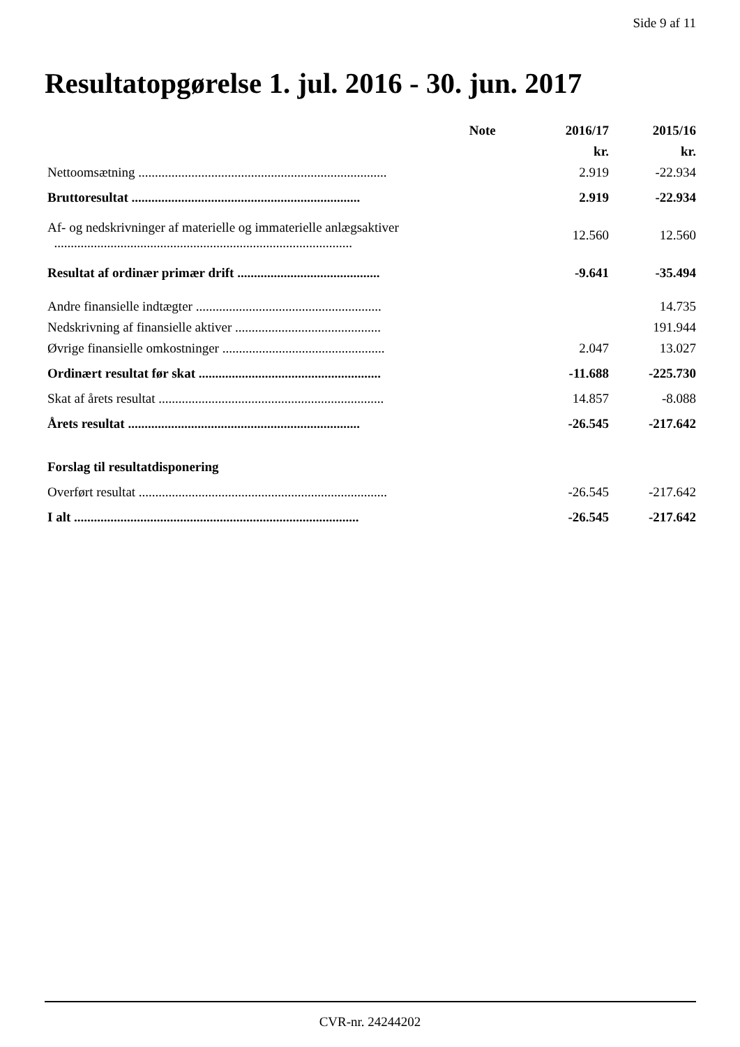Side 9 af 11
Resultatopgørelse 1. jul. 2016 - 30. jun. 2017
| | Note | 2016/17 | 2015/16 |
| --- | --- | --- | --- |
| | | kr. | kr. |
| Nettoomsætning ........................................................................... | | 2.919 | -22.934 |
| Bruttoresultat ..................................................................... | | 2.919 | -22.934 |
| Af- og nedskrivninger af materielle og immaterielle anlægsaktiver .......................................................................................... | | 12.560 | 12.560 |
| Resultat af ordinær primær drift ........................................... | | -9.641 | -35.494 |
| Andre finansielle indtægter ........................................................ | | | 14.735 |
| Nedskrivning af finansielle aktiver ............................................ | | | 191.944 |
| Øvrige finansielle omkostninger ................................................. | | 2.047 | 13.027 |
| Ordinært resultat før skat ....................................................... | | -11.688 | -225.730 |
| Skat af årets resultat .................................................................... | | 14.857 | -8.088 |
| Årets resultat ...................................................................... | | -26.545 | -217.642 |
| Forslag til resultatdisponering | | | |
| Overført resultat ........................................................................... | | -26.545 | -217.642 |
| I alt ...................................................................................... | | -26.545 | -217.642 |
CVR-nr. 24244202